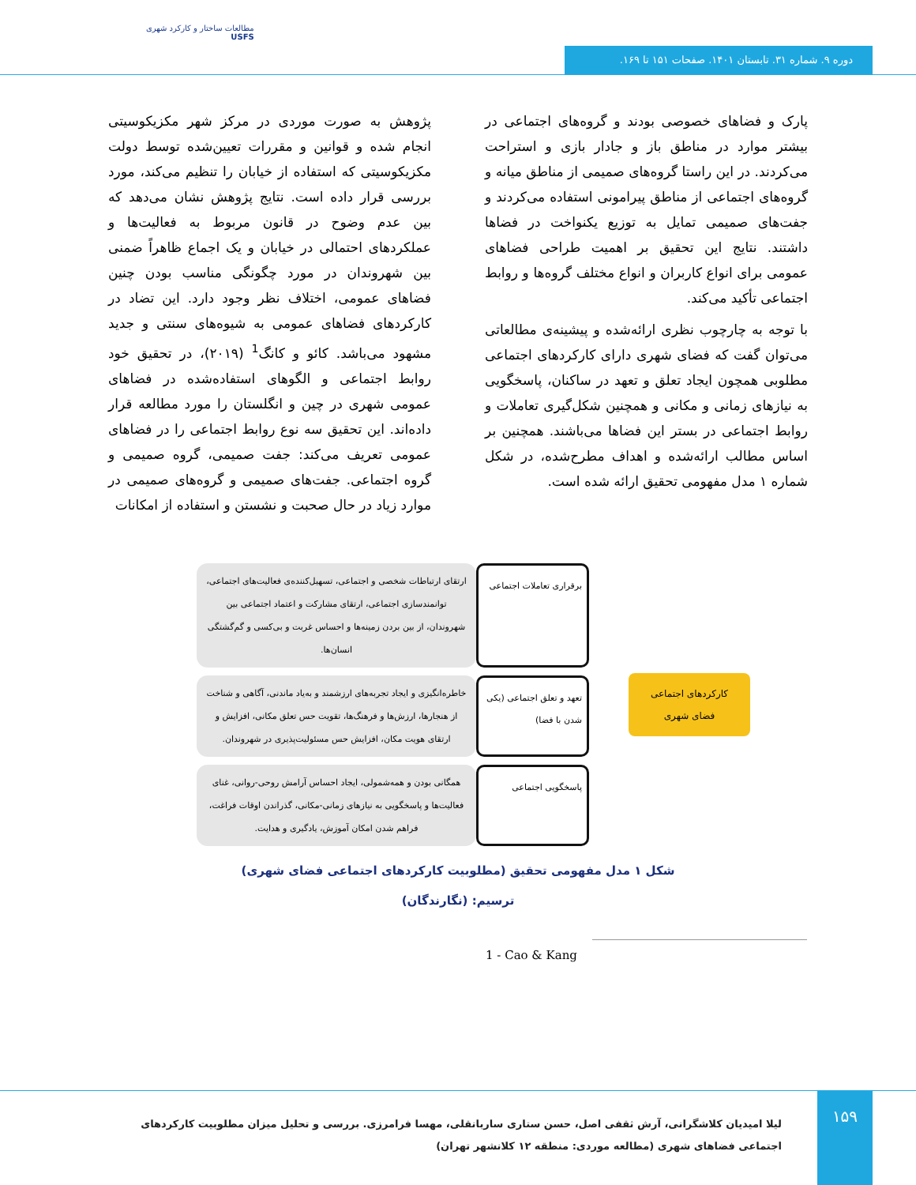مطالعات ساختار و کارکرد شهری
USFS
دوره ۹. شماره ۳۱. تابستان ۱۴۰۱. صفحات ۱۵۱ تا ۱۶۹.
پژوهش به صورت موردی در مرکز شهر مکزیکوسیتی انجام شده و قوانین و مقررات تعیین‌شده توسط دولت مکزیکوسیتی که استفاده از خیابان را تنظیم می‌کند، مورد بررسی قرار داده است. نتایج پژوهش نشان می‌دهد که بین عدم وضوح در قانون مربوط به فعالیت‌ها و عملکردهای احتمالی در خیابان و یک اجماع ظاهراً ضمنی بین شهروندان در مورد چگونگی مناسب بودن چنین فضاهای عمومی، اختلاف نظر وجود دارد. این تضاد در کارکردهای فضاهای عمومی به شیوه‌های سنتی و جدید مشهود می‌باشد. کائو و کانگ<sup>1</sup> (۲۰۱۹)، در تحقیق خود روابط اجتماعی و الگوهای استفاده‌شده در فضاهای عمومی شهری در چین و انگلستان را مورد مطالعه قرار داده‌اند. این تحقیق سه نوع روابط اجتماعی را در فضاهای عمومی تعریف می‌کند: جفت صمیمی، گروه صمیمی و گروه اجتماعی. جفت‌های صمیمی و گروه‌های صمیمی در موارد زیاد در حال صحبت و نشستن و استفاده از امکانات
پارک و فضاهای خصوصی بودند و گروه‌های اجتماعی در بیشتر موارد در مناطق باز و جادار بازی و استراحت می‌کردند. در این راستا گروه‌های صمیمی از مناطق میانه و گروه‌های اجتماعی از مناطق پیرامونی استفاده می‌کردند و جفت‌های صمیمی تمایل به توزیع یکنواخت در فضاها داشتند. نتایج این تحقیق بر اهمیت طراحی فضاهای عمومی برای انواع کاربران و انواع مختلف گروه‌ها و روابط اجتماعی تأکید می‌کند.
با توجه به چارچوب نظری ارائه‌شده و پیشینه‌ی مطالعاتی می‌توان گفت که فضای شهری دارای کارکردهای اجتماعی مطلوبی همچون ایجاد تعلق و تعهد در ساکنان، پاسخگویی به نیازهای زمانی و مکانی و همچنین شکل‌گیری تعاملات و روابط اجتماعی در بستر این فضاها می‌باشند. همچنین بر اساس مطالب ارائه‌شده و اهداف مطرح‌شده، در شکل شماره ۱ مدل مفهومی تحقیق ارائه شده است.
کارکردهای اجتماعی فضای شهری
برقراری تعاملات اجتماعی
ارتقای ارتباطات شخصی و اجتماعی، تسهیل‌کننده‌ی فعالیت‌های اجتماعی، توانمندسازی اجتماعی، ارتقای مشارکت و اعتماد اجتماعی بین شهروندان، از بین بردن زمینه‌ها و احساس غربت و بی‌کسی و گم‌گشتگی انسان‌ها.
تعهد و تعلق اجتماعی (یکی شدن با فضا)
خاطره‌انگیزی و ایجاد تجربه‌های ارزشمند و به‌یاد ماندنی، آگاهی و شناخت از هنجارها، ارزش‌ها و فرهنگ‌ها، تقویت حس تعلق مکانی، افزایش و ارتقای هویت مکان، افزایش حس مسئولیت‌پذیری در شهروندان.
پاسخگویی اجتماعی
همگانی بودن و همه‌شمولی، ایجاد احساس آرامش روحی-روانی، غنای فعالیت‌ها و پاسخگویی به نیازهای زمانی-مکانی، گذراندن اوقات فراغت، فراهم شدن امکان آموزش، یادگیری و هدایت.
شکل ۱ مدل مفهومی تحقیق (مطلوبیت کارکردهای اجتماعی فضای شهری)
ترسیم: (نگارندگان)
1 - Cao & Kang
لیلا امیدیان کلاشگرانی، آرش ثقفی اصل، حسن ستاری ساربانقلی، مهسا فرامرزی. بررسی و تحلیل میزان مطلوبیت کارکردهای اجتماعی فضاهای شهری (مطالعه موردی: منطقه ۱۲ کلانشهر تهران)
۱۵۹